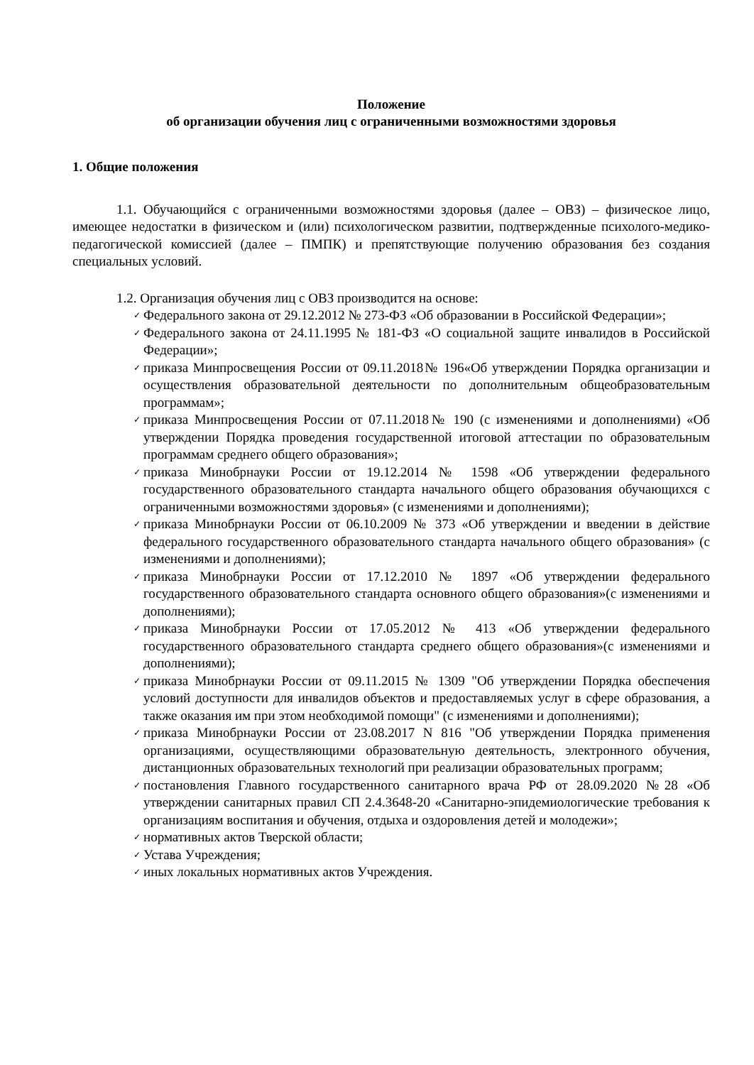Положение
об организации обучения лиц с ограниченными возможностями здоровья
1. Общие положения
1.1. Обучающийся с ограниченными возможностями здоровья (далее – ОВЗ) – физическое лицо, имеющее недостатки в физическом и (или) психологическом развитии, подтвержденные психолого-медико-педагогической комиссией (далее – ПМПК) и препятствующие получению образования без создания специальных условий.
1.2. Организация обучения лиц с ОВЗ производится на основе:
✓ Федерального закона от 29.12.2012 № 273-ФЗ «Об образовании в Российской Федерации»;
✓ Федерального закона от 24.11.1995 № 181-ФЗ «О социальной защите инвалидов в Российской Федерации»;
✓ приказа Минпросвещения России от 09.11.2018№ 196«Об утверждении Порядка организации и осуществления образовательной деятельности по дополнительным общеобразовательным программам»;
✓ приказа Минпросвещения России от 07.11.2018№ 190 (с изменениями и дополнениями) «Об утверждении Порядка проведения государственной итоговой аттестации по образовательным программам среднего общего образования»;
✓ приказа Минобрнауки России от 19.12.2014 № 1598 «Об утверждении федерального государственного образовательного стандарта начального общего образования обучающихся с ограниченными возможностями здоровья» (с изменениями и дополнениями);
✓ приказа Минобрнауки России от 06.10.2009 № 373 «Об утверждении и введении в действие федерального государственного образовательного стандарта начального общего образования» (с изменениями и дополнениями);
✓ приказа Минобрнауки России от 17.12.2010 № 1897 «Об утверждении федерального государственного образовательного стандарта основного общего образования»(с изменениями и дополнениями);
✓ приказа Минобрнауки России от 17.05.2012 № 413 «Об утверждении федерального государственного образовательного стандарта среднего общего образования»(с изменениями и дополнениями);
✓ приказа Минобрнауки России от 09.11.2015 № 1309 "Об утверждении Порядка обеспечения условий доступности для инвалидов объектов и предоставляемых услуг в сфере образования, а также оказания им при этом необходимой помощи" (с изменениями и дополнениями);
✓ приказа Минобрнауки России от 23.08.2017 N 816 "Об утверждении Порядка применения организациями, осуществляющими образовательную деятельность, электронного обучения, дистанционных образовательных технологий при реализации образовательных программ;
✓ постановления Главного государственного санитарного врача РФ от 28.09.2020 №28 «Об утверждении санитарных правил СП 2.4.3648-20 «Санитарно-эпидемиологические требования к организациям воспитания и обучения, отдыха и оздоровления детей и молодежи»;
✓ нормативных актов Тверской области;
✓ Устава Учреждения;
✓ иных локальных нормативных актов Учреждения.